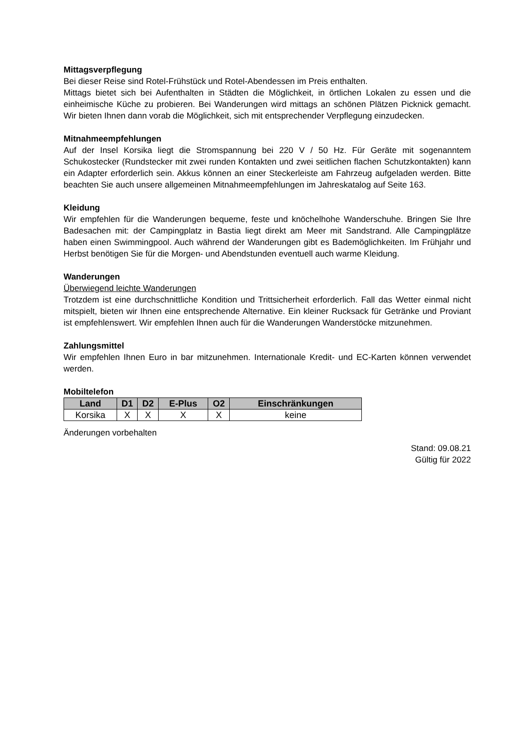Mittagsverpflegung
Bei dieser Reise sind Rotel-Frühstück und Rotel-Abendessen im Preis enthalten.
Mittags bietet sich bei Aufenthalten in Städten die Möglichkeit, in örtlichen Lokalen zu essen und die einheimische Küche zu probieren. Bei Wanderungen wird mittags an schönen Plätzen Picknick gemacht. Wir bieten Ihnen dann vorab die Möglichkeit, sich mit entsprechender Verpflegung einzudecken.
Mitnahmeempfehlungen
Auf der Insel Korsika liegt die Stromspannung bei 220 V / 50 Hz. Für Geräte mit sogenanntem Schukostecker (Rundstecker mit zwei runden Kontakten und zwei seitlichen flachen Schutzkontakten) kann ein Adapter erforderlich sein. Akkus können an einer Steckerleiste am Fahrzeug aufgeladen werden. Bitte beachten Sie auch unsere allgemeinen Mitnahmeempfehlungen im Jahreskatalog auf Seite 163.
Kleidung
Wir empfehlen für die Wanderungen bequeme, feste und knöchelhohe Wanderschuhe. Bringen Sie Ihre Badesachen mit: der Campingplatz in Bastia liegt direkt am Meer mit Sandstrand. Alle Campingplätze haben einen Swimmingpool. Auch während der Wanderungen gibt es Bademöglichkeiten. Im Frühjahr und Herbst benötigen Sie für die Morgen- und Abendstunden eventuell auch warme Kleidung.
Wanderungen
Überwiegend leichte Wanderungen
Trotzdem ist eine durchschnittliche Kondition und Trittsicherheit erforderlich. Fall das Wetter einmal nicht mitspielt, bieten wir Ihnen eine entsprechende Alternative. Ein kleiner Rucksack für Getränke und Proviant ist empfehlenswert. Wir empfehlen Ihnen auch für die Wanderungen Wanderstöcke mitzunehmen.
Zahlungsmittel
Wir empfehlen Ihnen Euro in bar mitzunehmen. Internationale Kredit- und EC-Karten können verwendet werden.
Mobiltelefon
| Land | D1 | D2 | E-Plus | O2 | Einschränkungen |
| --- | --- | --- | --- | --- | --- |
| Korsika | X | X | X | X | keine |
Änderungen vorbehalten
Stand: 09.08.21
Gültig für 2022